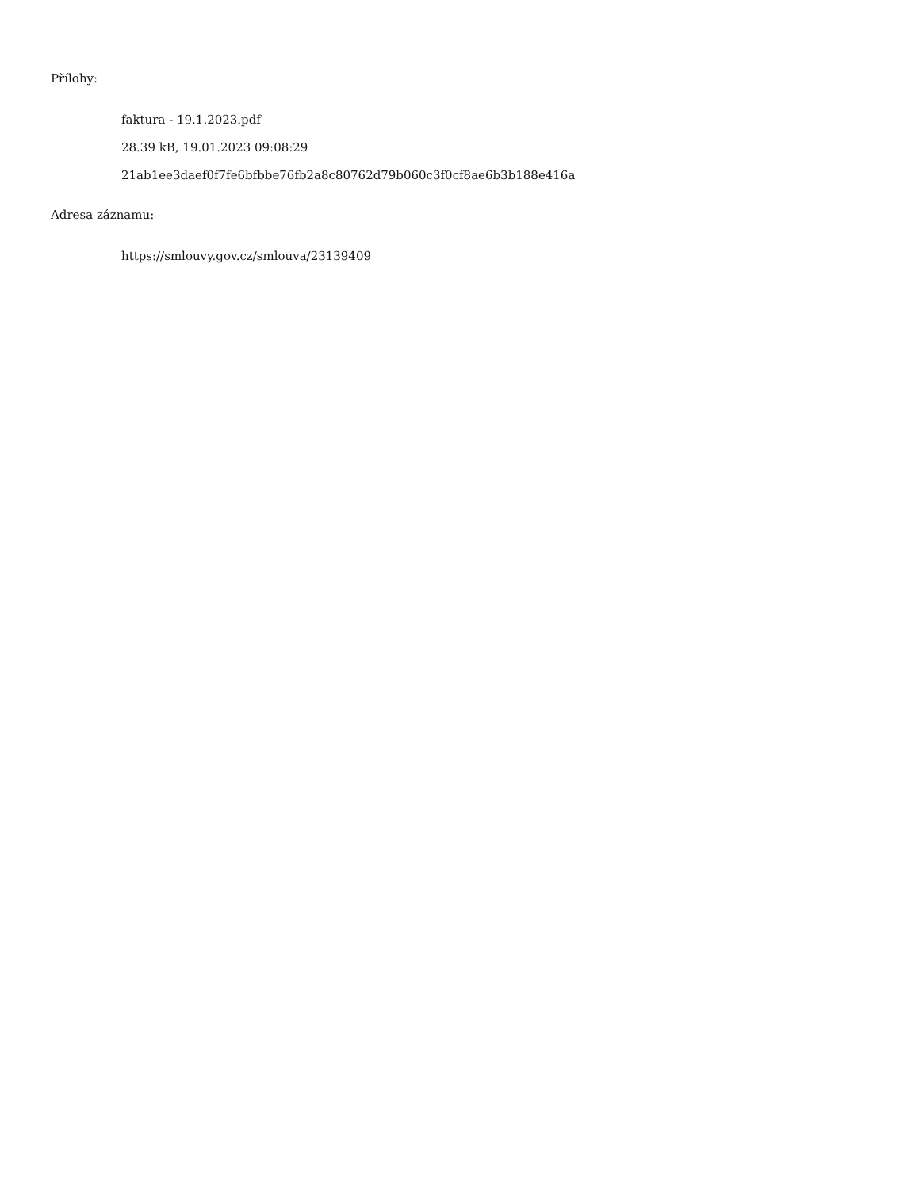Přílohy:
faktura - 19.1.2023.pdf
28.39 kB, 19.01.2023 09:08:29
21ab1ee3daef0f7fe6bfbbe76fb2a8c80762d79b060c3f0cf8ae6b3b188e416a
Adresa záznamu:
https://smlouvy.gov.cz/smlouva/23139409